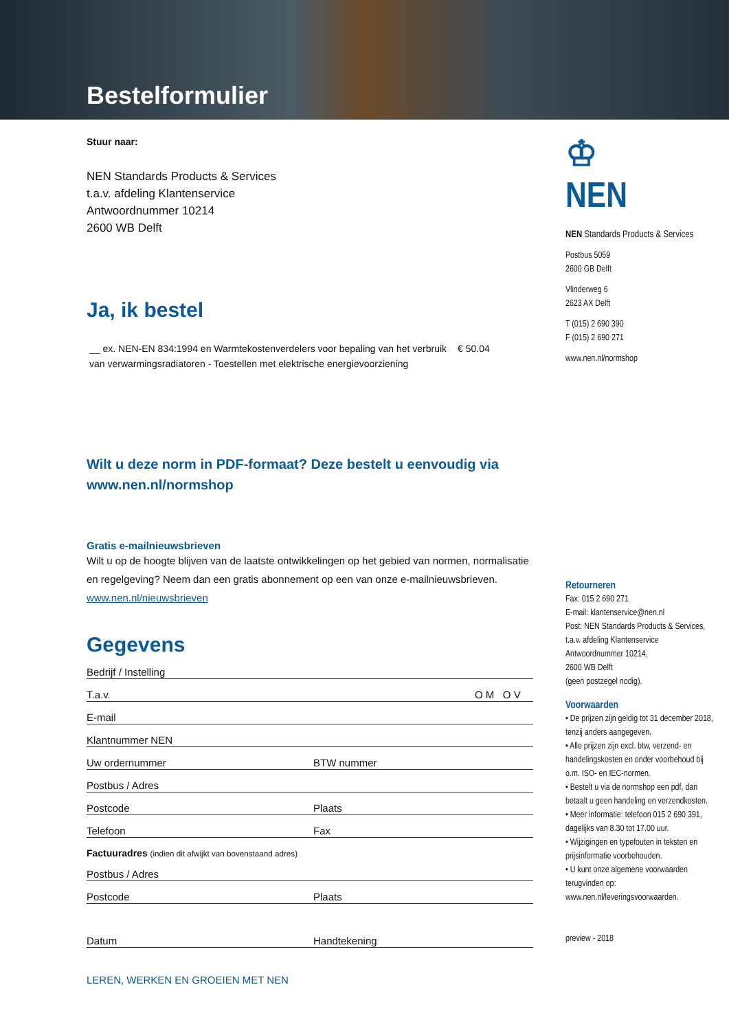Bestelformulier
Stuur naar:
NEN Standards Products & Services
t.a.v. afdeling Klantenservice
Antwoordnummer 10214
2600 WB Delft
Ja, ik bestel
__ ex. NEN-EN 834:1994 en Warmtekostenverdelers voor bepaling van het verbruik van verwarmingsradiatoren - Toestellen met elektrische energievoorziening
€ 50.04
Wilt u deze norm in PDF-formaat? Deze bestelt u eenvoudig via www.nen.nl/normshop
Gratis e-mailnieuwsbrieven
Wilt u op de hoogte blijven van de laatste ontwikkelingen op het gebied van normen, normalisatie en regelgeving? Neem dan een gratis abonnement op een van onze e-mailnieuwsbrieven. www.nen.nl/nieuwsbrieven
Gegevens
Bedrijf / Instelling
T.a.v. O M O V
E-mail
Klantnummer NEN
Uw ordernummer BTW nummer
Postbus / Adres
Postcode Plaats
Telefoon Fax
Factuuradres (indien dit afwijkt van bovenstaand adres)
Postbus / Adres
Postcode Plaats
Datum Handtekening
LEREN, WERKEN EN GROEIEN MET NEN
♔
NEN
NEN Standards Products & Services
Postbus 5059
2600 GB Delft
Vlinderweg 6
2623 AX Delft
T (015) 2 690 390
F (015) 2 690 271
www.nen.nl/normshop
Retourneren
Fax: 015 2 690 271
E-mail: klantenservice@nen.nl
Post: NEN Standards Products & Services,
t.a.v. afdeling Klantenservice
Antwoordnummer 10214,
2600 WB Delft
(geen postzegel nodig).
Voorwaarden
• De prijzen zijn geldig tot 31 december 2018, tenzij anders aangegeven.
• Alle prijzen zijn excl. btw, verzend- en handelingskosten en onder voorbehoud bij o.m. ISO- en IEC-normen.
• Bestelt u via de normshop een pdf, dan betaalt u geen handeling en verzendkosten.
• Meer informatie: telefoon 015 2 690 391, dagelijks van 8.30 tot 17.00 uur.
• Wijzigingen en typefouten in teksten en prijsinformatie voorbehouden.
• U kunt onze algemene voorwaarden terugvinden op: www.nen.nl/leveringsvoorwaarden.
preview - 2018